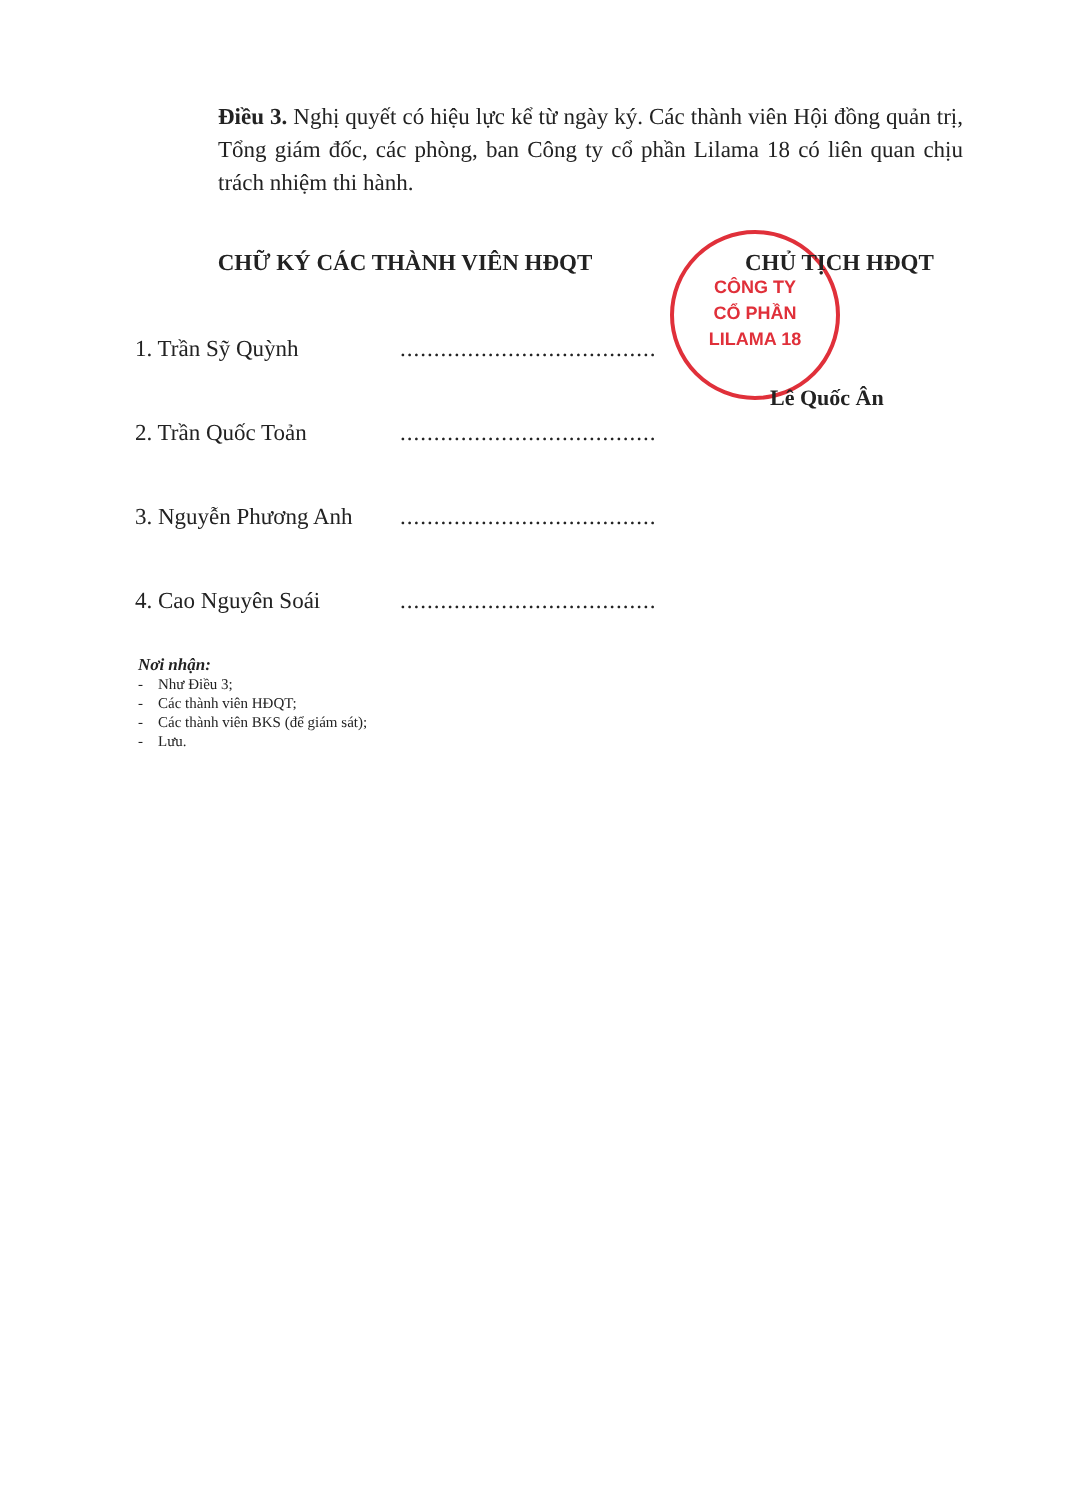Điều 3. Nghị quyết có hiệu lực kể từ ngày ký. Các thành viên Hội đồng quản trị, Tổng giám đốc, các phòng, ban Công ty cổ phần Lilama 18 có liên quan chịu trách nhiệm thi hành.
CÔNG TY
CỔ PHẦN
LILAMA 18
CHỮ KÝ CÁC THÀNH VIÊN HĐQT CHỦ TỊCH HĐQT
1. Trần Sỹ Quỳnh ......................................
2. Trần Quốc Toản ......................................
3. Nguyễn Phương Anh ......................................
4. Cao Nguyên Soái ......................................
Lê Quốc Ân
Nơi nhận:
- Như Điều 3;
- Các thành viên HĐQT;
- Các thành viên BKS (để giám sát);
- Lưu.